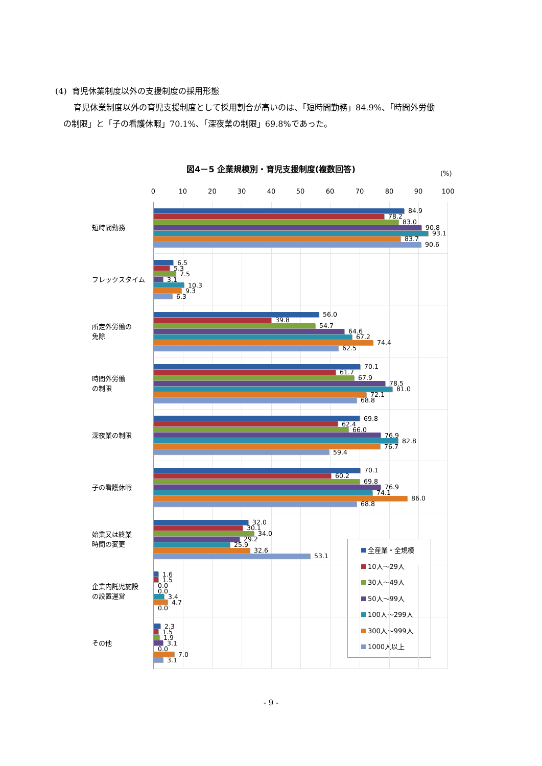(4) 育児休業制度以外の支援制度の採用形態
育児休業制度以外の育児支援制度として採用割合が高いのは、「短時間勤務」84.9%、「時間外労働
の制限」と「子の看護休暇」70.1%、「深夜業の制限」69.8%であった。
図4－5 企業規模別・育児支援制度(複数回答)
(%)
0 10 20 30 40 50 60 70 80 90 100
短時間勤務
84.9
78.2
83.0
90.8
93.1
83.7
90.6
フレックスタイム
6.5
5.3
7.5
3.1
10.3
9.3
6.3
所定外労働の
免除
56.0
39.8
54.7
64.6
67.2
74.4
62.5
時間外労働
の制限
70.1
61.7
67.9
78.5
81.0
72.1
68.8
深夜業の制限
69.8
62.4
66.0
76.9
82.8
76.7
59.4
子の看護休暇
70.1
60.2
69.8
76.9
74.1
86.0
68.8
始業又は終業
時間の変更
全産業・全規模
10人～29人
30人～49人
50人～99人
100人～299人
300人～999人
1000人以上
32.0
30.1
34.0
29.2
25.9
32.6
53.1
企業内託児施設
の設置運営
1.6
1.5
0.0
0.0
3.4
4.7
0.0
その他
2.3
1.5
1.9
3.1
0.0
7.0
3.1
- 9 -